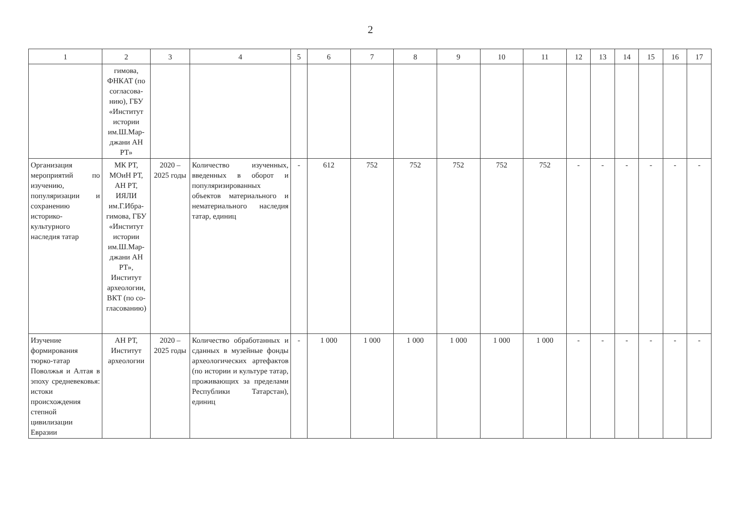2
| 1 | 2 | 3 | 4 | 5 | 6 | 7 | 8 | 9 | 10 | 11 | 12 | 13 | 14 | 15 | 16 | 17 |
| --- | --- | --- | --- | --- | --- | --- | --- | --- | --- | --- | --- | --- | --- | --- | --- | --- |
| | гимова, ФНКАТ (по согласова-нию), ГБУ «Институт истории им.Ш.Мар-джани АН РТ» | | | | | | | | | | | | | | | |
| Организация мероприятий по изучению, популяризации и сохранению историко-культурного наследия татар | МК РТ, МОиН РТ, АН РТ, ИЯЛИ им.Г.Ибра-гимова, ГБУ «Институт истории им.Ш.Мар-джани АН РТ», Институт археологии, ВКТ (по со-гласованию) | 2020 – 2025 годы | Количество изученных, введенных в оборот и популяризированных объектов материального и нематериального наследия татар, единиц | - | 612 | 752 | 752 | 752 | 752 | 752 | - | - | - | - | - | - |
| Изучение формирования тюрко-татар Поволжья и Алтая в эпоху средневековья: истоки происхождения степной цивилизации Евразии | АН РТ, Институт археологии | 2020 – 2025 годы | Количество обработанных и сданных в музейные фонды археологических артефактов (по истории и культуре татар, проживающих за пределами Республики Татарстан), единиц | - | 1 000 | 1 000 | 1 000 | 1 000 | 1 000 | 1 000 | - | - | - | - | - | - |